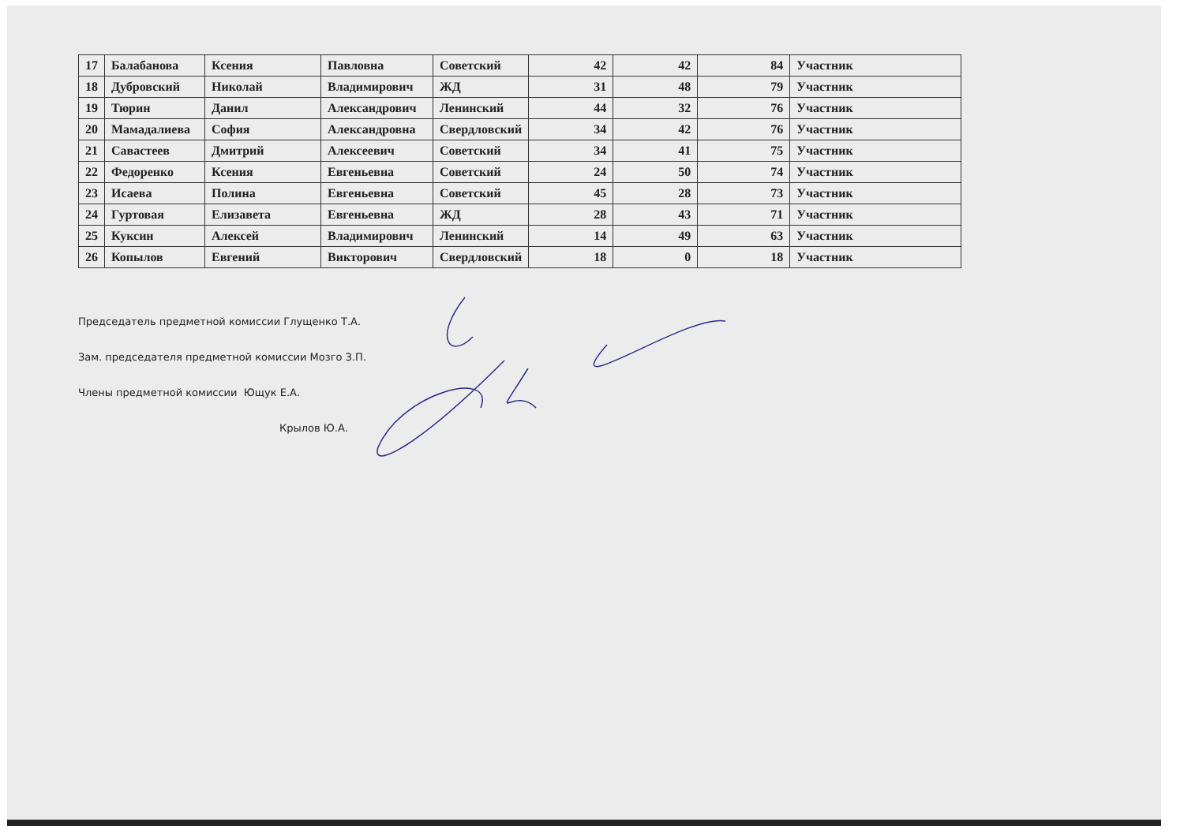| 17 | Балабанова | Ксения | Павловна | Советский | 42 | 42 | 84 | Участник |
| 18 | Дубровский | Николай | Владимирович | ЖД | 31 | 48 | 79 | Участник |
| 19 | Тюрин | Данил | Александрович | Ленинский | 44 | 32 | 76 | Участник |
| 20 | Мамадалиева | София | Александровна | Свердловский | 34 | 42 | 76 | Участник |
| 21 | Савастеев | Дмитрий | Алексеевич | Советский | 34 | 41 | 75 | Участник |
| 22 | Федоренко | Ксения | Евгеньевна | Советский | 24 | 50 | 74 | Участник |
| 23 | Исаева | Полина | Евгеньевна | Советский | 45 | 28 | 73 | Участник |
| 24 | Гуртовая | Елизавета | Евгеньевна | ЖД | 28 | 43 | 71 | Участник |
| 25 | Куксин | Алексей | Владимирович | Ленинский | 14 | 49 | 63 | Участник |
| 26 | Копылов | Евгений | Викторович | Свердловский | 18 | 0 | 18 | Участник |
Председатель предметной комиссии Глущенко Т.А.
Зам. председателя предметной комиссии Мозго З.П.
Члены предметной комиссии Ющук Е.А.
Крылов Ю.А.